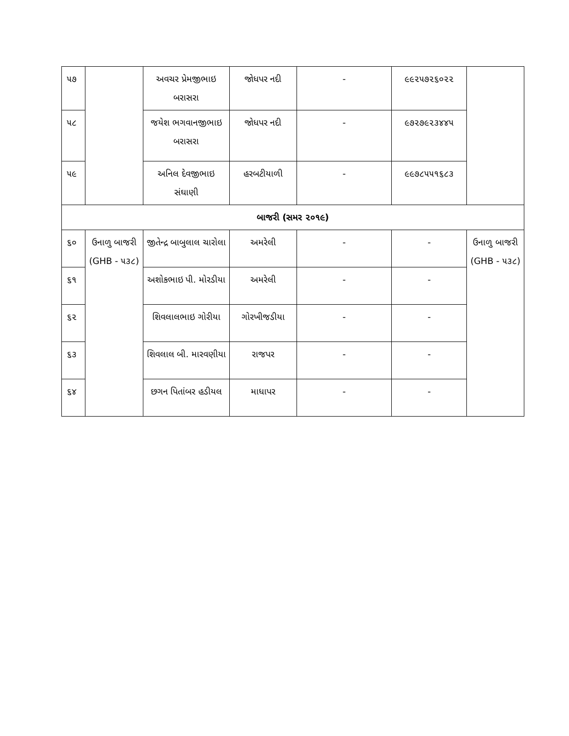| ૫૭ | | અવચર પ્રેમજીભાઇ બરાસરા | જોધપર નદી | - | ૯૯૨૫૭૨૬૦૨૨ | |
| ૫૮ | | જયેશ ભગવાનજીભાઇ બરાસરા | જોધપર નદી | - | ૯૭૨૭૯૨૩૪૪૫ | |
| ૫૯ | | અનિલ દેવજીભાઇ સંઘાણી | હરબટીયાળી | - | ૯૯૭૮૫૫૧૬૮૩ | |
| બાજરી (સમર ૨૦૧૯) | | | | | | |
| ૬૦ | ઉનાળુ બાજરી (GHB - ૫૩૮) | જીતેન્દ્ર બાબુલાલ ચારોલા | અમરેલી | - | - | ઉનાળુ બાજરી (GHB - ૫૩૮) |
| ૬૧ | | અશોકભાઇ પી. મોરડીયા | અમરેલી | - | - | |
| ૬૨ | | શિવલાલભાઇ ગોરીયા | ગોરખીજડીયા | - | - | |
| ૬૩ | | શિવલાલ બી. મારવણીયા | રાજપર | - | - | |
| ૬૪ | | છગન પિતાંબર હડીયલ | માધાપર | - | - | |